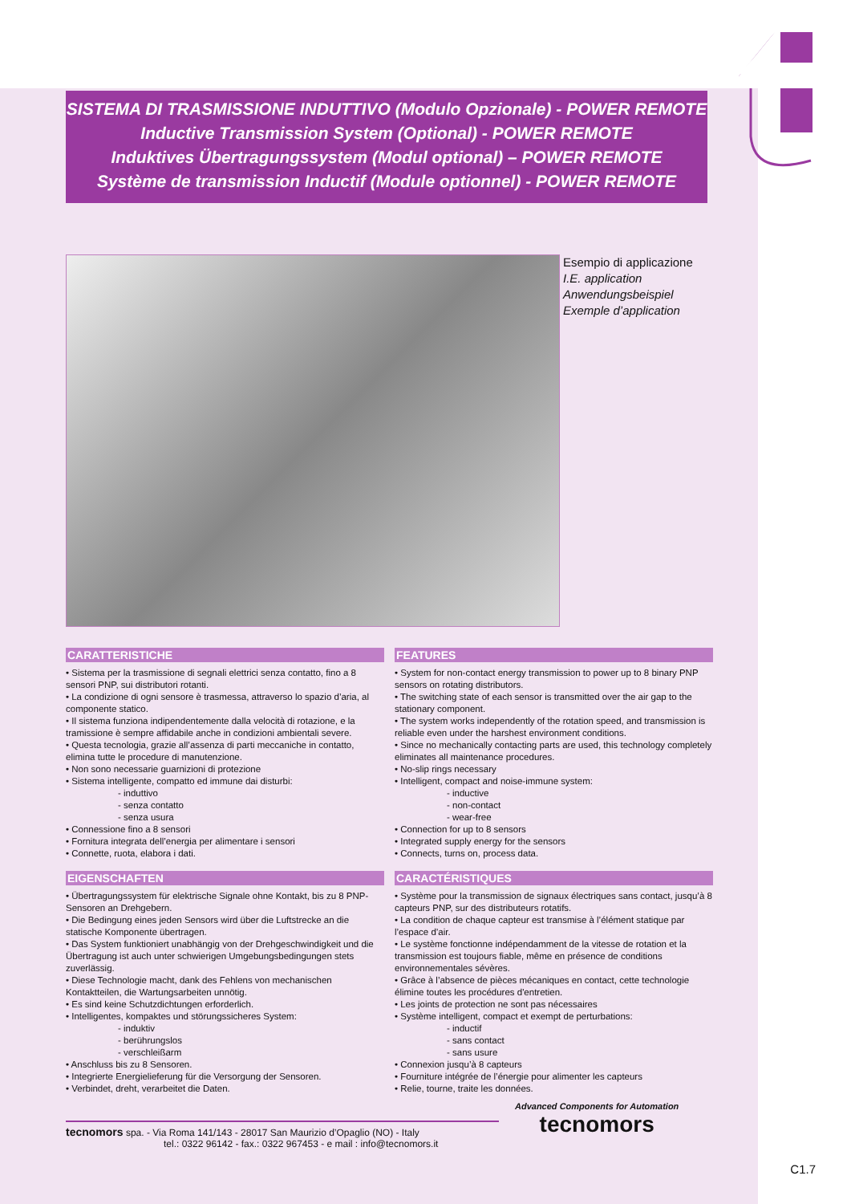SISTEMA DI TRASMISSIONE INDUTTIVO (Modulo Opzionale) - POWER REMOTE
Inductive Transmission System (Optional) - POWER REMOTE
Induktives Übertragungssystem (Modul optional) – POWER REMOTE
Système de transmission Inductif (Module optionnel) - POWER REMOTE
Esempio di applicazione
I.E. application
Anwendungsbeispiel
Exemple d’application
CARATTERISTICHE
• Sistema per la trasmissione di segnali elettrici senza contatto, fino a 8 sensori PNP, sui distributori rotanti.
• La condizione di ogni sensore è trasmessa, attraverso lo spazio d’aria, al componente statico.
• Il sistema funziona indipendentemente dalla velocità di rotazione, e la tramissione è sempre affidabile anche in condizioni ambientali severe.
• Questa tecnologia, grazie all’assenza di parti meccaniche in contatto, elimina tutte le procedure di manutenzione.
• Non sono necessarie guarnizioni di protezione
• Sistema intelligente, compatto ed immune dai disturbi:
- induttivo
- senza contatto
- senza usura
• Connessione fino a 8 sensori
• Fornitura integrata dell’energia per alimentare i sensori
• Connette, ruota, elabora i dati.
EIGENSCHAFTEN
• Übertragungssystem für elektrische Signale ohne Kontakt, bis zu 8 PNP-Sensoren an Drehgebern.
• Die Bedingung eines jeden Sensors wird über die Luftstrecke an die statische Komponente übertragen.
• Das System funktioniert unabhängig von der Drehgeschwindigkeit und die Übertragung ist auch unter schwierigen Umgebungsbedingungen stets zuverlässig.
• Diese Technologie macht, dank des Fehlens von mechanischen Kontaktteilen, die Wartungsarbeiten unnötig.
• Es sind keine Schutzdichtungen erforderlich.
• Intelligentes, kompaktes und störungssicheres System:
- induktiv
- berührungslos
- verschleißarm
• Anschluss bis zu 8 Sensoren.
• Integrierte Energielieferung für die Versorgung der Sensoren.
• Verbindet, dreht, verarbeitet die Daten.
FEATURES
• System for non-contact energy transmission to power up to 8 binary PNP sensors on rotating distributors.
• The switching state of each sensor is transmitted over the air gap to the stationary component.
• The system works independently of the rotation speed, and transmission is reliable even under the harshest environment conditions.
• Since no mechanically contacting parts are used, this technology completely eliminates all maintenance procedures.
• No-slip rings necessary
• Intelligent, compact and noise-immune system:
- inductive
- non-contact
- wear-free
• Connection for up to 8 sensors
• Integrated supply energy for the sensors
• Connects, turns on, process data.
CARACTÉRISTIQUES
• Système pour la transmission de signaux électriques sans contact, jusqu’à 8 capteurs PNP, sur des distributeurs rotatifs.
• La condition de chaque capteur est transmise à l’élément statique par l’espace d’air.
• Le système fonctionne indépendamment de la vitesse de rotation et la transmission est toujours fiable, même en présence de conditions environnementales sévères.
• Grâce à l’absence de pièces mécaniques en contact, cette technologie élimine toutes les procédures d'entretien.
• Les joints de protection ne sont pas nécessaires
• Système intelligent, compact et exempt de perturbations:
- inductif
- sans contact
- sans usure
• Connexion jusqu’à 8 capteurs
• Fourniture intégrée de l’énergie pour alimenter les capteurs
• Relie, tourne, traite les données.
tecnomors spa. - Via Roma 141/143 - 28017 San Maurizio d’Opaglio (NO) - Italy
tel.: 0322 96142 - fax.: 0322 967453 - e mail : info@tecnomors.it
Advanced Components for Automation
tecnomors
C1.7